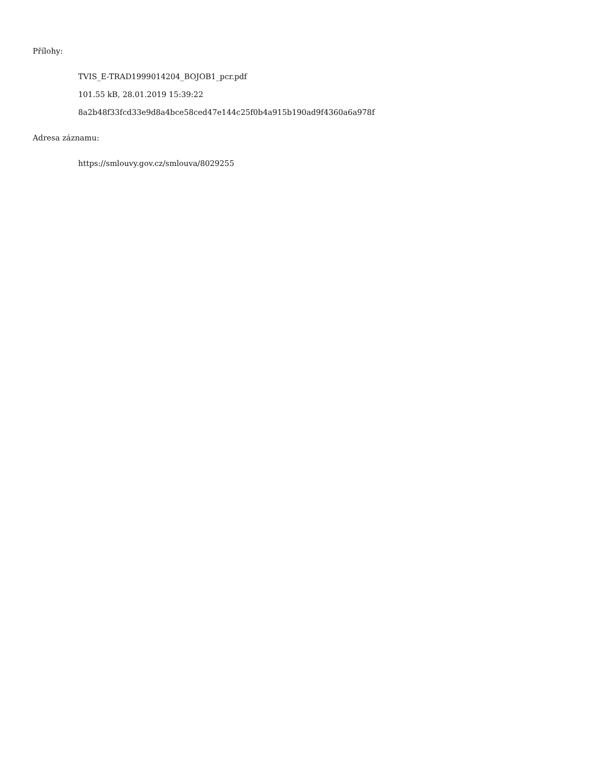Přílohy:
TVIS_E-TRAD1999014204_BOJOB1_pcr.pdf
101.55 kB, 28.01.2019 15:39:22
8a2b48f33fcd33e9d8a4bce58ced47e144c25f0b4a915b190ad9f4360a6a978f
Adresa záznamu:
https://smlouvy.gov.cz/smlouva/8029255